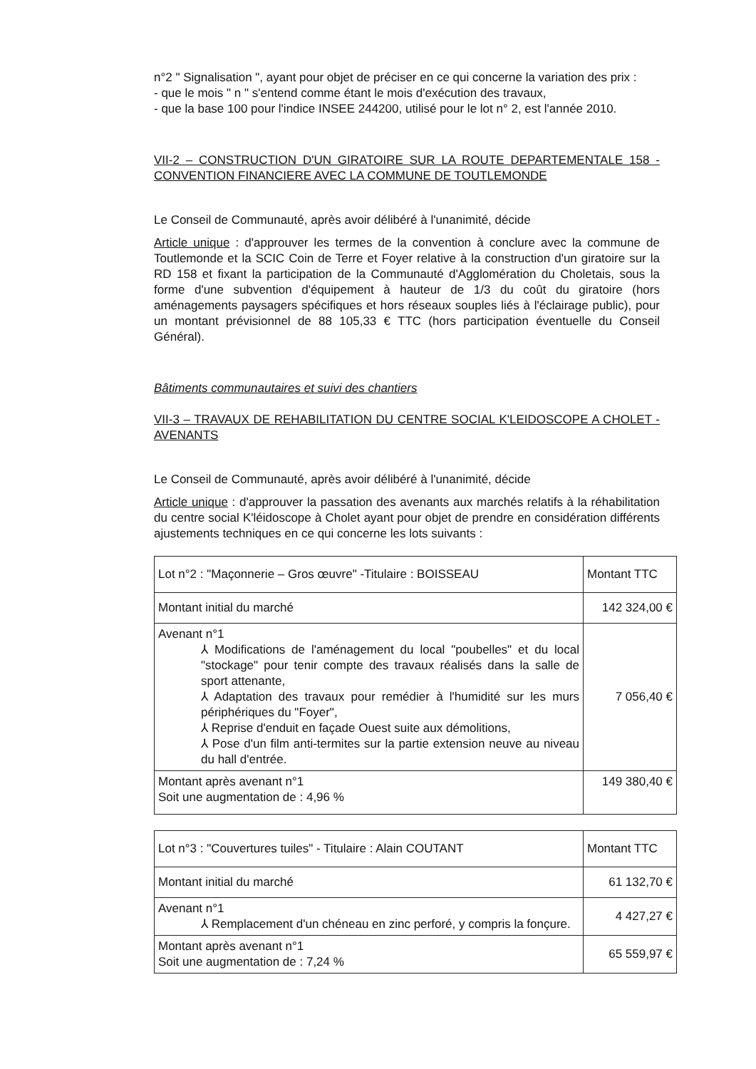n°2 " Signalisation ", ayant pour objet de préciser en ce qui concerne la variation des prix :
- que le mois " n " s'entend comme étant le mois d'exécution des travaux,
- que la base 100 pour l'indice INSEE 244200, utilisé pour le lot n° 2, est l'année 2010.
VII-2 – CONSTRUCTION D'UN GIRATOIRE SUR LA ROUTE DEPARTEMENTALE 158 - CONVENTION FINANCIERE AVEC LA COMMUNE DE TOUTLEMONDE
Le Conseil de Communauté, après avoir délibéré à l'unanimité, décide
Article unique : d'approuver les termes de la convention à conclure avec la commune de Toutlemonde et la SCIC Coin de Terre et Foyer relative à la construction d'un giratoire sur la RD 158 et fixant la participation de la Communauté d'Agglomération du Choletais, sous la forme d'une subvention d'équipement à hauteur de 1/3 du coût du giratoire (hors aménagements paysagers spécifiques et hors réseaux souples liés à l'éclairage public), pour un montant prévisionnel de 88 105,33 € TTC (hors participation éventuelle du Conseil Général).
Bâtiments communautaires et suivi des chantiers
VII-3 – TRAVAUX DE REHABILITATION DU CENTRE SOCIAL K'LEIDOSCOPE A CHOLET - AVENANTS
Le Conseil de Communauté, après avoir délibéré à l'unanimité, décide
Article unique : d'approuver la passation des avenants aux marchés relatifs à la réhabilitation du centre social K'léidoscope à Cholet ayant pour objet de prendre en considération différents ajustements techniques en ce qui concerne les lots suivants :
| Lot n°2 : "Maçonnerie – Gros œuvre" -Titulaire : BOISSEAU | Montant TTC |
| Montant initial du marché | 142 324,00 € |
| Avenant n°1 ⅄ Modifications de l'aménagement du local "poubelles" et du local "stockage" pour tenir compte des travaux réalisés dans la salle de sport attenante, ⅄ Adaptation des travaux pour remédier à l'humidité sur les murs périphériques du "Foyer", ⅄ Reprise d'enduit en façade Ouest suite aux démolitions, ⅄ Pose d'un film anti-termites sur la partie extension neuve au niveau du hall d'entrée. | 7 056,40 € |
| Montant après avenant n°1 Soit une augmentation de : 4,96 % | 149 380,40 € |
| Lot n°3 : "Couvertures tuiles" - Titulaire : Alain COUTANT | Montant TTC |
| Montant initial du marché | 61 132,70 € |
| Avenant n°1 ⅄ Remplacement d'un chéneau en zinc perforé, y compris la fonçure. | 4 427,27 € |
| Montant après avenant n°1 Soit une augmentation de : 7,24 % | 65 559,97 € |